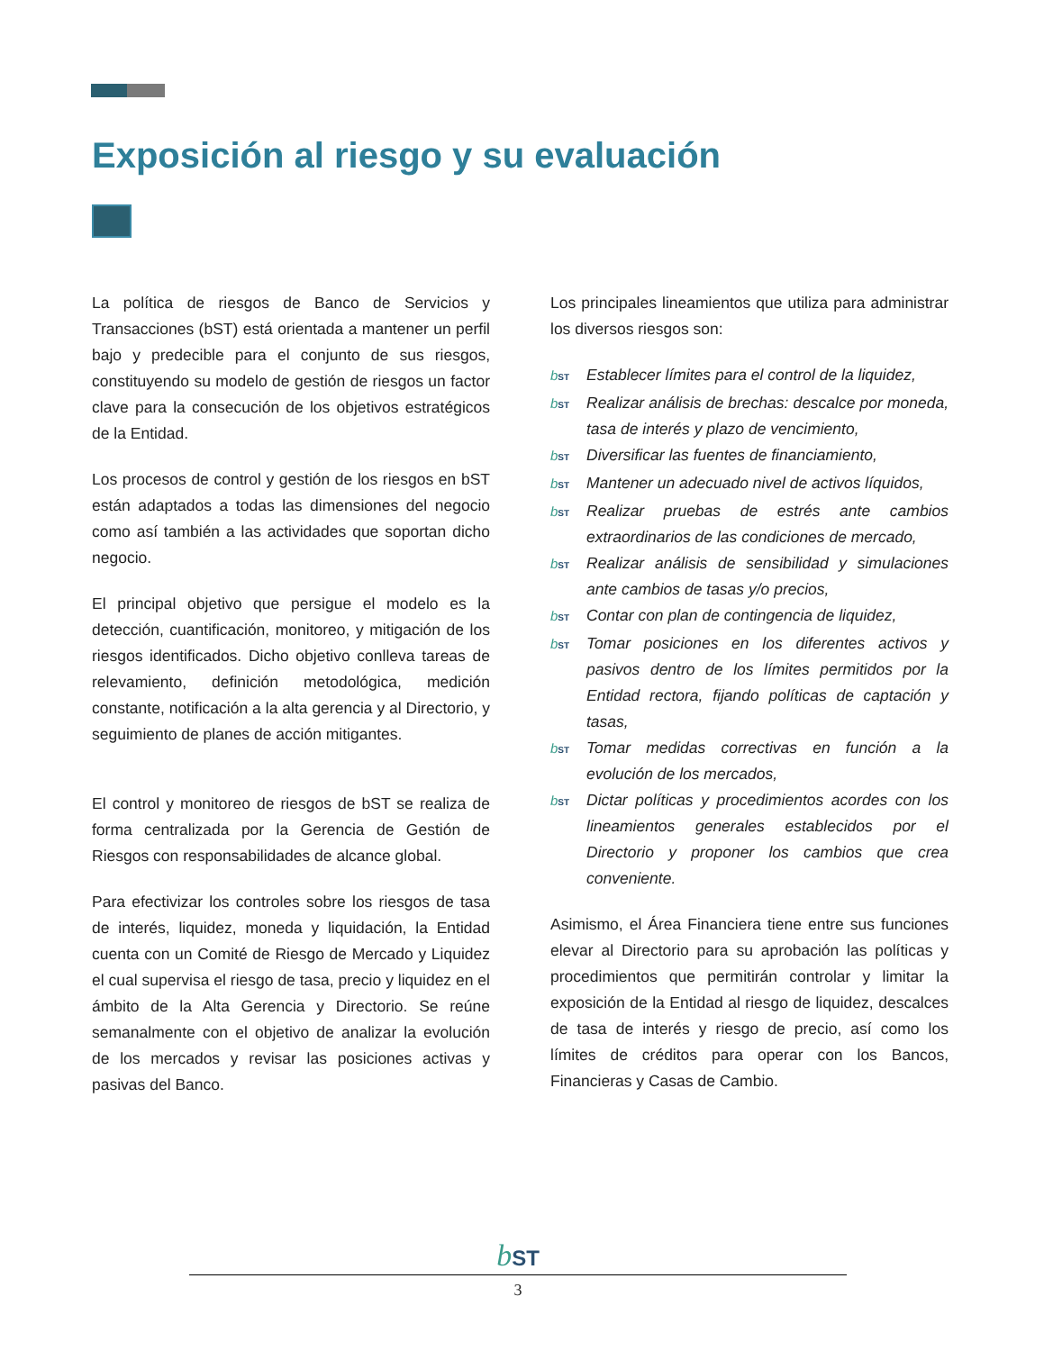Exposición al riesgo y su evaluación
La política de riesgos de Banco de Servicios y Transacciones (bST) está orientada a mantener un perfil bajo y predecible para el conjunto de sus riesgos, constituyendo su modelo de gestión de riesgos un factor clave para la consecución de los objetivos estratégicos de la Entidad.
Los procesos de control y gestión de los riesgos en bST están adaptados a todas las dimensiones del negocio como así también a las actividades que soportan dicho negocio.
El principal objetivo que persigue el modelo es la detección, cuantificación, monitoreo, y mitigación de los riesgos identificados. Dicho objetivo conlleva tareas de relevamiento, definición metodológica, medición constante, notificación a la alta gerencia y al Directorio, y seguimiento de planes de acción mitigantes.
El control y monitoreo de riesgos de bST se realiza de forma centralizada por la Gerencia de Gestión de Riesgos con responsabilidades de alcance global.
Para efectivizar los controles sobre los riesgos de tasa de interés, liquidez, moneda y liquidación, la Entidad cuenta con un Comité de Riesgo de Mercado y Liquidez el cual supervisa el riesgo de tasa, precio y liquidez en el ámbito de la Alta Gerencia y Directorio. Se reúne semanalmente con el objetivo de analizar la evolución de los mercados y revisar las posiciones activas y pasivas del Banco.
Los principales lineamientos que utiliza para administrar los diversos riesgos son:
bST Establecer límites para el control de la liquidez,
bST Realizar análisis de brechas: descalce por moneda, tasa de interés y plazo de vencimiento,
bST Diversificar las fuentes de financiamiento,
bST Mantener un adecuado nivel de activos líquidos,
bST Realizar pruebas de estrés ante cambios extraordinarios de las condiciones de mercado,
bST Realizar análisis de sensibilidad y simulaciones ante cambios de tasas y/o precios,
bST Contar con plan de contingencia de liquidez,
bST Tomar posiciones en los diferentes activos y pasivos dentro de los límites permitidos por la Entidad rectora, fijando políticas de captación y tasas,
bST Tomar medidas correctivas en función a la evolución de los mercados,
bST Dictar políticas y procedimientos acordes con los lineamientos generales establecidos por el Directorio y proponer los cambios que crea conveniente.
Asimismo, el Área Financiera tiene entre sus funciones elevar al Directorio para su aprobación las políticas y procedimientos que permitirán controlar y limitar la exposición de la Entidad al riesgo de liquidez, descalces de tasa de interés y riesgo de precio, así como los límites de créditos para operar con los Bancos, Financieras y Casas de Cambio.
bST
3